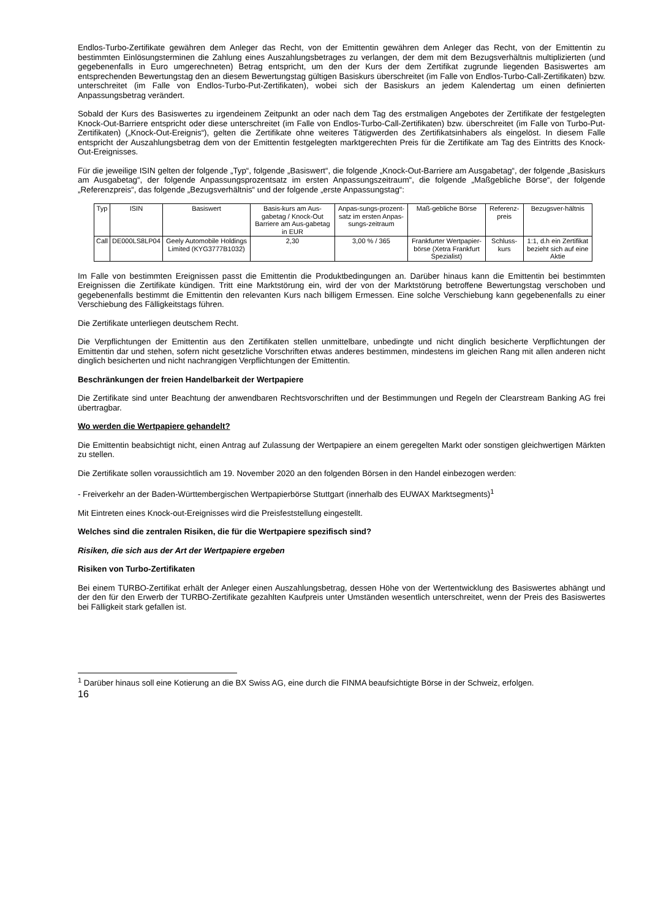Endlos-Turbo-Zertifikate gewähren dem Anleger das Recht, von der Emittentin gewähren dem Anleger das Recht, von der Emittentin zu bestimmten Einlösungsterminen die Zahlung eines Auszahlungsbetrages zu verlangen, der dem mit dem Bezugsverhältnis multiplizierten (und gegebenenfalls in Euro umgerechneten) Betrag entspricht, um den der Kurs der dem Zertifikat zugrunde liegenden Basiswertes am entsprechenden Bewertungstag den an diesem Bewertungstag gültigen Basiskurs überschreitet (im Falle von Endlos-Turbo-Call-Zertifikaten) bzw. unterschreitet (im Falle von Endlos-Turbo-Put-Zertifikaten), wobei sich der Basiskurs an jedem Kalendertag um einen definierten Anpassungsbetrag verändert.
Sobald der Kurs des Basiswertes zu irgendeinem Zeitpunkt an oder nach dem Tag des erstmaligen Angebotes der Zertifikate der festgelegten Knock-Out-Barriere entspricht oder diese unterschreitet (im Falle von Endlos-Turbo-Call-Zertifikaten) bzw. überschreitet (im Falle von Turbo-Put-Zertifikaten) („Knock-Out-Ereignis“), gelten die Zertifikate ohne weiteres Tätigwerden des Zertifikatsinhabers als eingelöst. In diesem Falle entspricht der Auszahlungsbetrag dem von der Emittentin festgelegten marktgerechten Preis für die Zertifikate am Tag des Eintritts des Knock-Out-Ereignisses.
Für die jeweilige ISIN gelten der folgende „Typ“, folgende „Basiswert“, die folgende „Knock-Out-Barriere am Ausgabetag“, der folgende „Basiskurs am Ausgabetag“, der folgende Anpassungsprozentsatz im ersten Anpassungszeitraum“, die folgende „Maßgebliche Börse“, der folgende „Referenzpreis“, das folgende „Bezugsverhältnis“ und der folgende „erste Anpassungstag“:
| Typ | ISIN | Basiswert | Basis-kurs am Aus-gabetag / Knock-Out Barriere am Aus-gabetag in EUR | Anpas-sungs-prozent-satz im ersten Anpas-sungs-zeitraum | Maß-gebliche Börse | Referenz-preis | Bezugsver-hältnis |
| Call | DE000LS8LP04 | Geely Automobile Holdings Limited (KYG3777B1032) | 2,30 | 3,00 % / 365 | Frankfurter Wertpapier-börse (Xetra Frankfurt Spezialist) | Schluss-kurs | 1:1, d.h ein Zertifikat bezieht sich auf eine Aktie |
Im Falle von bestimmten Ereignissen passt die Emittentin die Produktbedingungen an. Darüber hinaus kann die Emittentin bei bestimmten Ereignissen die Zertifikate kündigen. Tritt eine Marktstörung ein, wird der von der Marktstörung betroffene Bewertungstag verschoben und gegebenenfalls bestimmt die Emittentin den relevanten Kurs nach billigem Ermessen. Eine solche Verschiebung kann gegebenenfalls zu einer Verschiebung des Fälligkeitstags führen.
Die Zertifikate unterliegen deutschem Recht.
Die Verpflichtungen der Emittentin aus den Zertifikaten stellen unmittelbare, unbedingte und nicht dinglich besicherte Verpflichtungen der Emittentin dar und stehen, sofern nicht gesetzliche Vorschriften etwas anderes bestimmen, mindestens im gleichen Rang mit allen anderen nicht dinglich besicherten und nicht nachrangigen Verpflichtungen der Emittentin.
Beschränkungen der freien Handelbarkeit der Wertpapiere
Die Zertifikate sind unter Beachtung der anwendbaren Rechtsvorschriften und der Bestimmungen und Regeln der Clearstream Banking AG frei übertragbar.
Wo werden die Wertpapiere gehandelt?
Die Emittentin beabsichtigt nicht, einen Antrag auf Zulassung der Wertpapiere an einem geregelten Markt oder sonstigen gleichwertigen Märkten zu stellen.
Die Zertifikate sollen voraussichtlich am 19. November 2020 an den folgenden Börsen in den Handel einbezogen werden:
- Freiverkehr an der Baden-Württembergischen Wertpapierbörse Stuttgart (innerhalb des EUWAX Marktsegments)<sup>1</sup>
Mit Eintreten eines Knock-out-Ereignisses wird die Preisfeststellung eingestellt.
Welches sind die zentralen Risiken, die für die Wertpapiere spezifisch sind?
Risiken, die sich aus der Art der Wertpapiere ergeben
Risiken von Turbo-Zertifikaten
Bei einem TURBO-Zertifikat erhält der Anleger einen Auszahlungsbetrag, dessen Höhe von der Wertentwicklung des Basiswertes abhängt und der den für den Erwerb der TURBO-Zertifikate gezahlten Kaufpreis unter Umständen wesentlich unterschreitet, wenn der Preis des Basiswertes bei Fälligkeit stark gefallen ist.
<sup>1</sup> Darüber hinaus soll eine Kotierung an die BX Swiss AG, eine durch die FINMA beaufsichtigte Börse in der Schweiz, erfolgen.
16